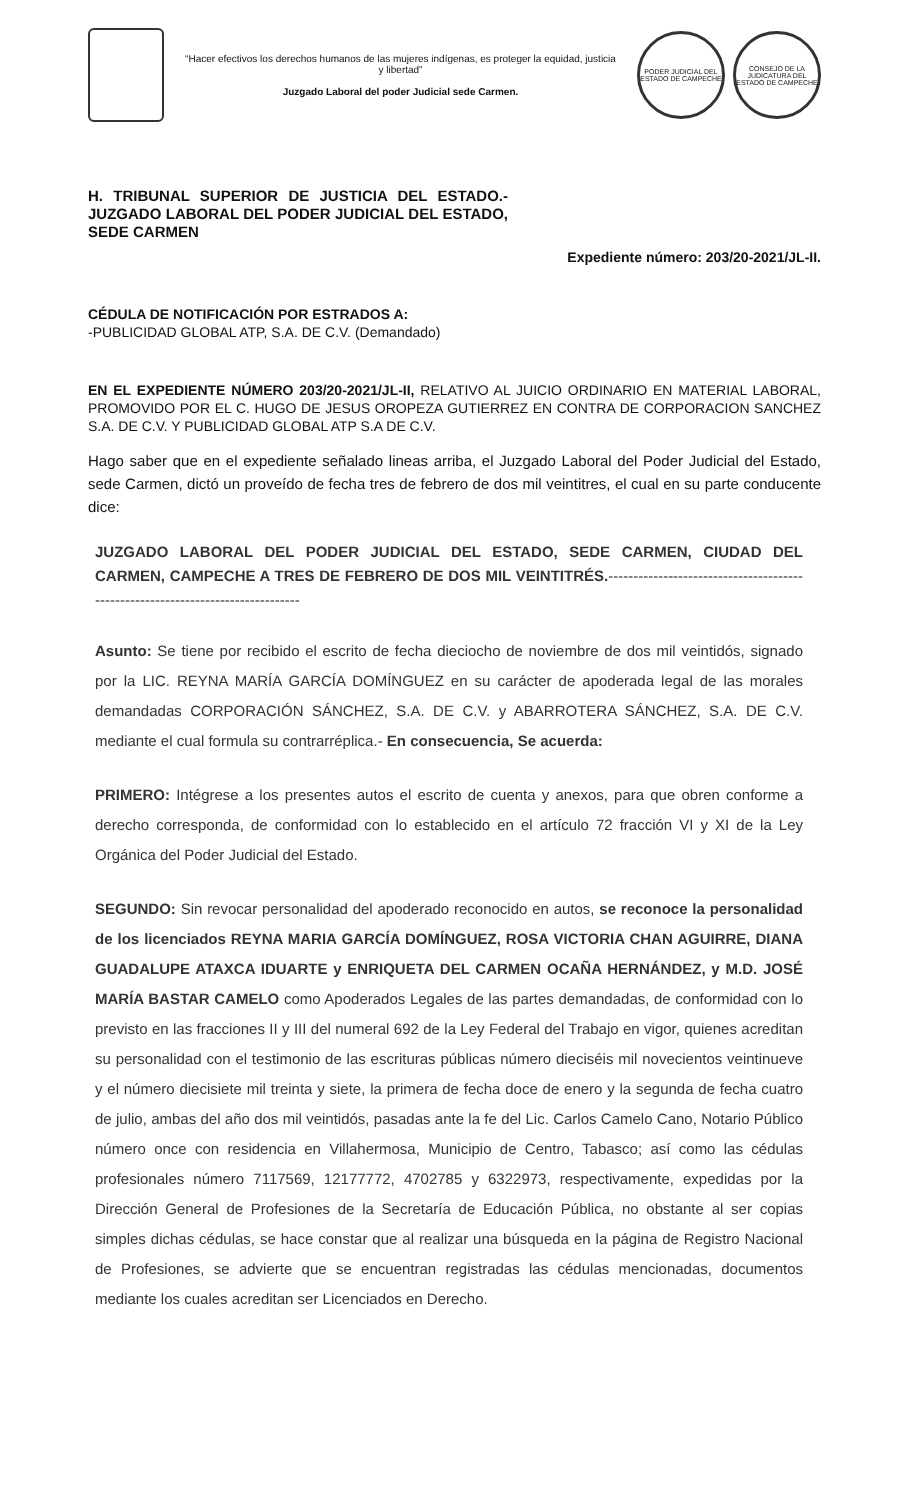“Hacer efectivos los derechos humanos de las mujeres indígenas, es proteger la equidad, justicia y libertad”
Juzgado Laboral del poder Judicial sede Carmen.
PODER JUDICIAL DEL ESTADO DE CAMPECHE
CONSEJO DE LA JUDICATURA DEL ESTADO DE CAMPECHE
H. TRIBUNAL SUPERIOR DE JUSTICIA DEL ESTADO.- JUZGADO LABORAL DEL PODER JUDICIAL DEL ESTADO, SEDE CARMEN
Expediente número: 203/20-2021/JL-II.
CÉDULA DE NOTIFICACIÓN POR ESTRADOS A:
-PUBLICIDAD GLOBAL ATP, S.A. DE C.V. (Demandado)
EN EL EXPEDIENTE NÚMERO 203/20-2021/JL-II, RELATIVO AL JUICIO ORDINARIO EN MATERIAL LABORAL, PROMOVIDO POR EL C. HUGO DE JESUS OROPEZA GUTIERREZ EN CONTRA DE CORPORACION SANCHEZ S.A. DE C.V. Y PUBLICIDAD GLOBAL ATP S.A DE C.V.
Hago saber que en el expediente señalado lineas arriba, el Juzgado Laboral del Poder Judicial del Estado, sede Carmen, dictó un proveído de fecha tres de febrero de dos mil veintitres, el cual en su parte conducente dice:
JUZGADO LABORAL DEL PODER JUDICIAL DEL ESTADO, SEDE CARMEN, CIUDAD DEL CARMEN, CAMPECHE A TRES DE FEBRERO DE DOS MIL VEINTITRÉS.--------------------------------------------------------------------------------
Asunto: Se tiene por recibido el escrito de fecha dieciocho de noviembre de dos mil veintidós, signado por la LIC. REYNA MARÍA GARCÍA DOMÍNGUEZ en su carácter de apoderada legal de las morales demandadas CORPORACIÓN SÁNCHEZ, S.A. DE C.V. y ABARROTERA SÁNCHEZ, S.A. DE C.V. mediante el cual formula su contrarréplica.- En consecuencia, Se acuerda:
PRIMERO: Intégrese a los presentes autos el escrito de cuenta y anexos, para que obren conforme a derecho corresponda, de conformidad con lo establecido en el artículo 72 fracción VI y XI de la Ley Orgánica del Poder Judicial del Estado.
SEGUNDO: Sin revocar personalidad del apoderado reconocido en autos, se reconoce la personalidad de los licenciados REYNA MARIA GARCÍA DOMÍNGUEZ, ROSA VICTORIA CHAN AGUIRRE, DIANA GUADALUPE ATAXCA IDUARTE y ENRIQUETA DEL CARMEN OCAÑA HERNÁNDEZ, y M.D. JOSÉ MARÍA BASTAR CAMELO como Apoderados Legales de las partes demandadas, de conformidad con lo previsto en las fracciones II y III del numeral 692 de la Ley Federal del Trabajo en vigor, quienes acreditan su personalidad con el testimonio de las escrituras públicas número dieciséis mil novecientos veintinueve y el número diecisiete mil treinta y siete, la primera de fecha doce de enero y la segunda de fecha cuatro de julio, ambas del año dos mil veintidós, pasadas ante la fe del Lic. Carlos Camelo Cano, Notario Público número once con residencia en Villahermosa, Municipio de Centro, Tabasco; así como las cédulas profesionales número 7117569, 12177772, 4702785 y 6322973, respectivamente, expedidas por la Dirección General de Profesiones de la Secretaría de Educación Pública, no obstante al ser copias simples dichas cédulas, se hace constar que al realizar una búsqueda en la página de Registro Nacional de Profesiones, se advierte que se encuentran registradas las cédulas mencionadas, documentos mediante los cuales acreditan ser Licenciados en Derecho.